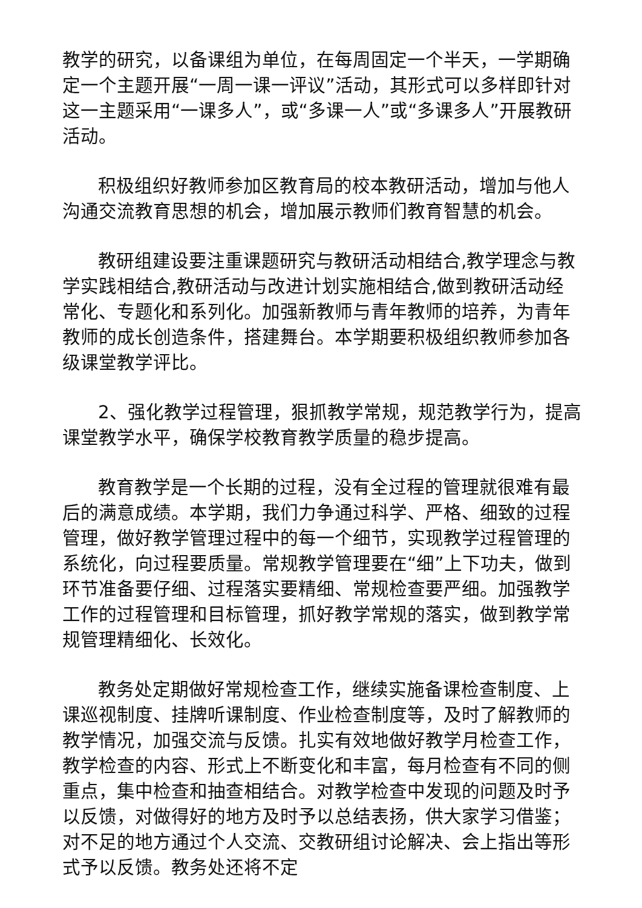教学的研究，以备课组为单位，在每周固定一个半天，一学期确定一个主题开展“一周一课一评议”活动，其形式可以多样即针对这一主题采用“一课多人”，或“多课一人”或“多课多人”开展教研活动。
积极组织好教师参加区教育局的校本教研活动，增加与他人沟通交流教育思想的机会，增加展示教师们教育智慧的机会。
教研组建设要注重课题研究与教研活动相结合,教学理念与教学实践相结合,教研活动与改进计划实施相结合,做到教研活动经常化、专题化和系列化。加强新教师与青年教师的培养，为青年教师的成长创造条件，搭建舞台。本学期要积极组织教师参加各级课堂教学评比。
2、强化教学过程管理，狠抓教学常规，规范教学行为，提高课堂教学水平，确保学校教育教学质量的稳步提高。
教育教学是一个长期的过程，没有全过程的管理就很难有最后的满意成绩。本学期，我们力争通过科学、严格、细致的过程管理，做好教学管理过程中的每一个细节，实现教学过程管理的系统化，向过程要质量。常规教学管理要在“细”上下功夫，做到环节准备要仔细、过程落实要精细、常规检查要严细。加强教学工作的过程管理和目标管理，抓好教学常规的落实，做到教学常规管理精细化、长效化。
教务处定期做好常规检查工作，继续实施备课检查制度、上课巡视制度、挂牌听课制度、作业检查制度等，及时了解教师的教学情况，加强交流与反馈。扎实有效地做好教学月检查工作，教学检查的内容、形式上不断变化和丰富，每月检查有不同的侧重点，集中检查和抽查相结合。对教学检查中发现的问题及时予以反馈，对做得好的地方及时予以总结表扬，供大家学习借鉴；对不足的地方通过个人交流、交教研组讨论解决、会上指出等形式予以反馈。教务处还将不定